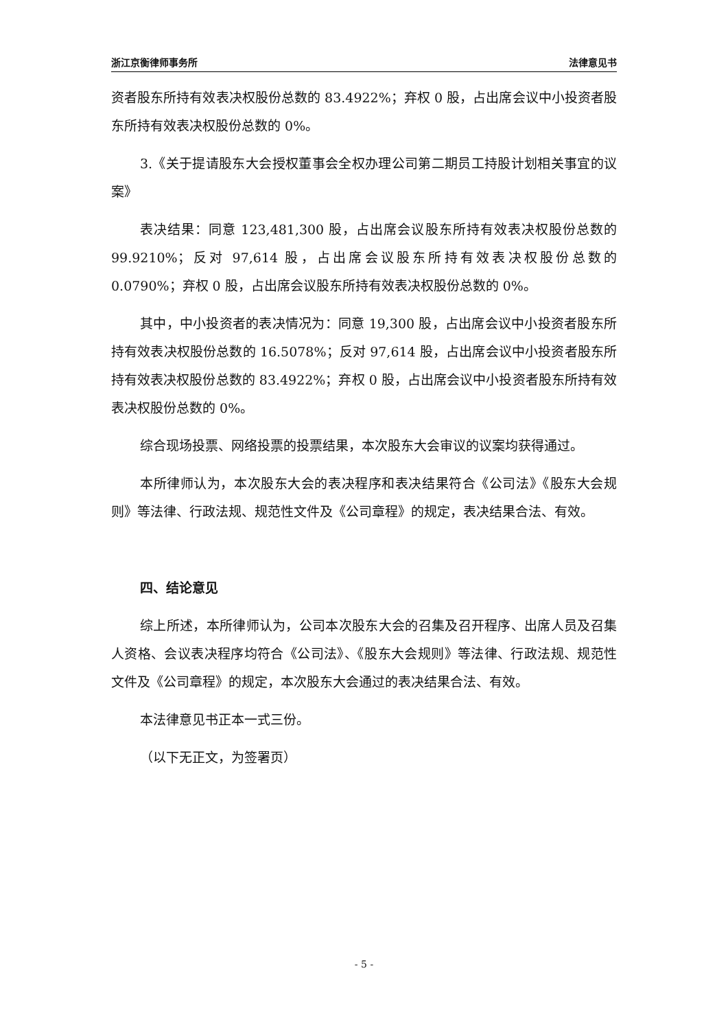浙江京衡律师事务所 法律意见书
资者股东所持有效表决权股份总数的 83.4922%；弃权 0 股，占出席会议中小投资者股东所持有效表决权股份总数的 0%。
3.《关于提请股东大会授权董事会全权办理公司第二期员工持股计划相关事宜的议案》
表决结果：同意 123,481,300 股，占出席会议股东所持有效表决权股份总数的 99.9210%；反对 97,614 股，占出席会议股东所持有效表决权股份总数的 0.0790%；弃权 0 股，占出席会议股东所持有效表决权股份总数的 0%。
其中，中小投资者的表决情况为：同意 19,300 股，占出席会议中小投资者股东所持有效表决权股份总数的 16.5078%；反对 97,614 股，占出席会议中小投资者股东所持有效表决权股份总数的 83.4922%；弃权 0 股，占出席会议中小投资者股东所持有效表决权股份总数的 0%。
综合现场投票、网络投票的投票结果，本次股东大会审议的议案均获得通过。
本所律师认为，本次股东大会的表决程序和表决结果符合《公司法》《股东大会规则》等法律、行政法规、规范性文件及《公司章程》的规定，表决结果合法、有效。
四、结论意见
综上所述，本所律师认为，公司本次股东大会的召集及召开程序、出席人员及召集人资格、会议表决程序均符合《公司法》、《股东大会规则》等法律、行政法规、规范性文件及《公司章程》的规定，本次股东大会通过的表决结果合法、有效。
本法律意见书正本一式三份。
（以下无正文，为签署页）
- 5 -